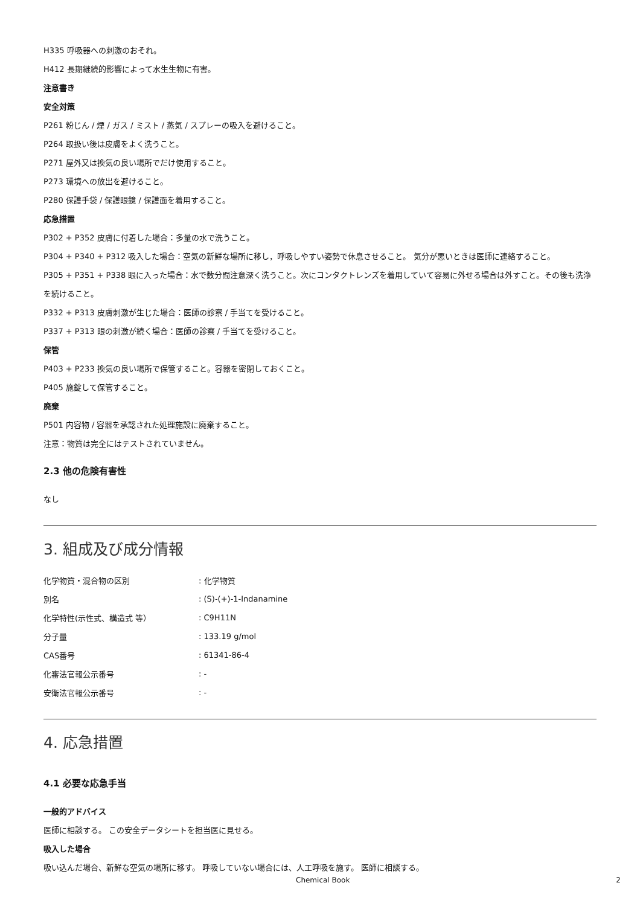H335 呼吸器への刺激のおそれ。
H412 長期継続的影響によって水生生物に有害。
注意書き
安全対策
P261 粉じん / 煙 / ガス / ミスト / 蒸気 / スプレーの吸入を避けること。
P264 取扱い後は皮膚をよく洗うこと。
P271 屋外又は換気の良い場所でだけ使用すること。
P273 環境への放出を避けること。
P280 保護手袋 / 保護眼鏡 / 保護面を着用すること。
応急措置
P302 + P352 皮膚に付着した場合：多量の水で洗うこと。
P304 + P340 + P312 吸入した場合：空気の新鮮な場所に移し，呼吸しやすい姿勢で休息させること。 気分が悪いときは医師に連絡すること。
P305 + P351 + P338 眼に入った場合：水で数分間注意深く洗うこと。次にコンタクトレンズを着用していて容易に外せる場合は外すこと。その後も洗浄を続けること。
P332 + P313 皮膚刺激が生じた場合：医師の診察 / 手当てを受けること。
P337 + P313 眼の刺激が続く場合：医師の診察 / 手当てを受けること。
保管
P403 + P233 換気の良い場所で保管すること。容器を密閉しておくこと。
P405 施錠して保管すること。
廃棄
P501 内容物 / 容器を承認された処理施設に廃棄すること。
注意：物質は完全にはテストされていません。
2.3 他の危険有害性
なし
3. 組成及び成分情報
| 化学物質・混合物の区別 | : 化学物質 |
| 別名 | : (S)-(+)-1-Indanamine |
| 化学特性(示性式、構造式 等） | : C9H11N |
| 分子量 | : 133.19 g/mol |
| CAS番号 | : 61341-86-4 |
| 化審法官報公示番号 | : - |
| 安衛法官報公示番号 | : - |
4. 応急措置
4.1 必要な応急手当
一般的アドバイス
医師に相談する。 この安全データシートを担当医に見せる。
吸入した場合
吸い込んだ場合、新鮮な空気の場所に移す。 呼吸していない場合には、人工呼吸を施す。 医師に相談する。
Chemical Book 2